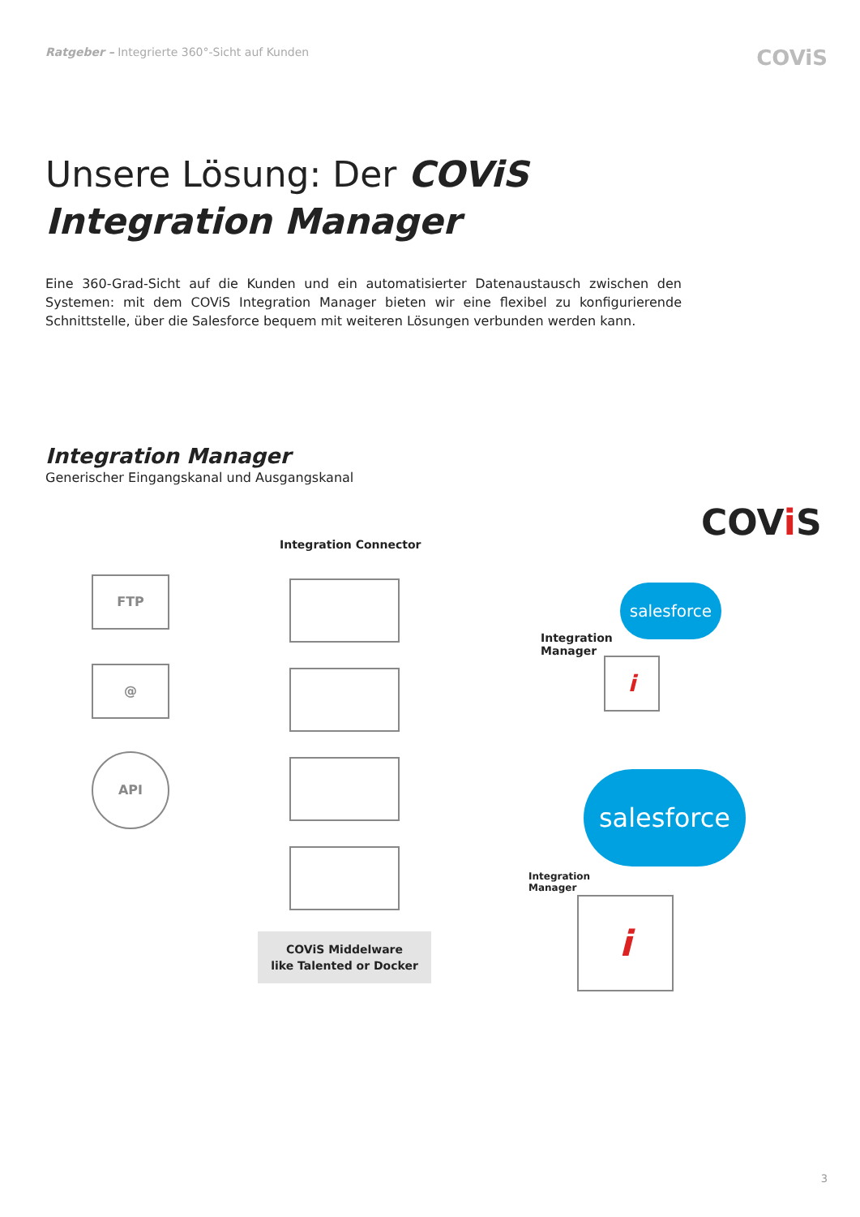Ratgeber – Integrierte 360°-Sicht auf Kunden COViS
Unsere Lösung: Der COViS
Integration Manager
Eine 360-Grad-Sicht auf die Kunden und ein automatisierter Datenaustausch zwischen den Systemen: mit dem COViS Integration Manager bieten wir eine flexibel zu konfigurierende Schnittstelle, über die Salesforce bequem mit weiteren Lösungen verbunden werden kann.
Integration Manager
Generischer Eingangskanal und Ausgangskanal
COVi S
Integration Connector
FTP
@
API
COViS Middelware
like Talented or Docker
salesforce
Integration
Manager
i
salesforce
Integration
Manager
i
3